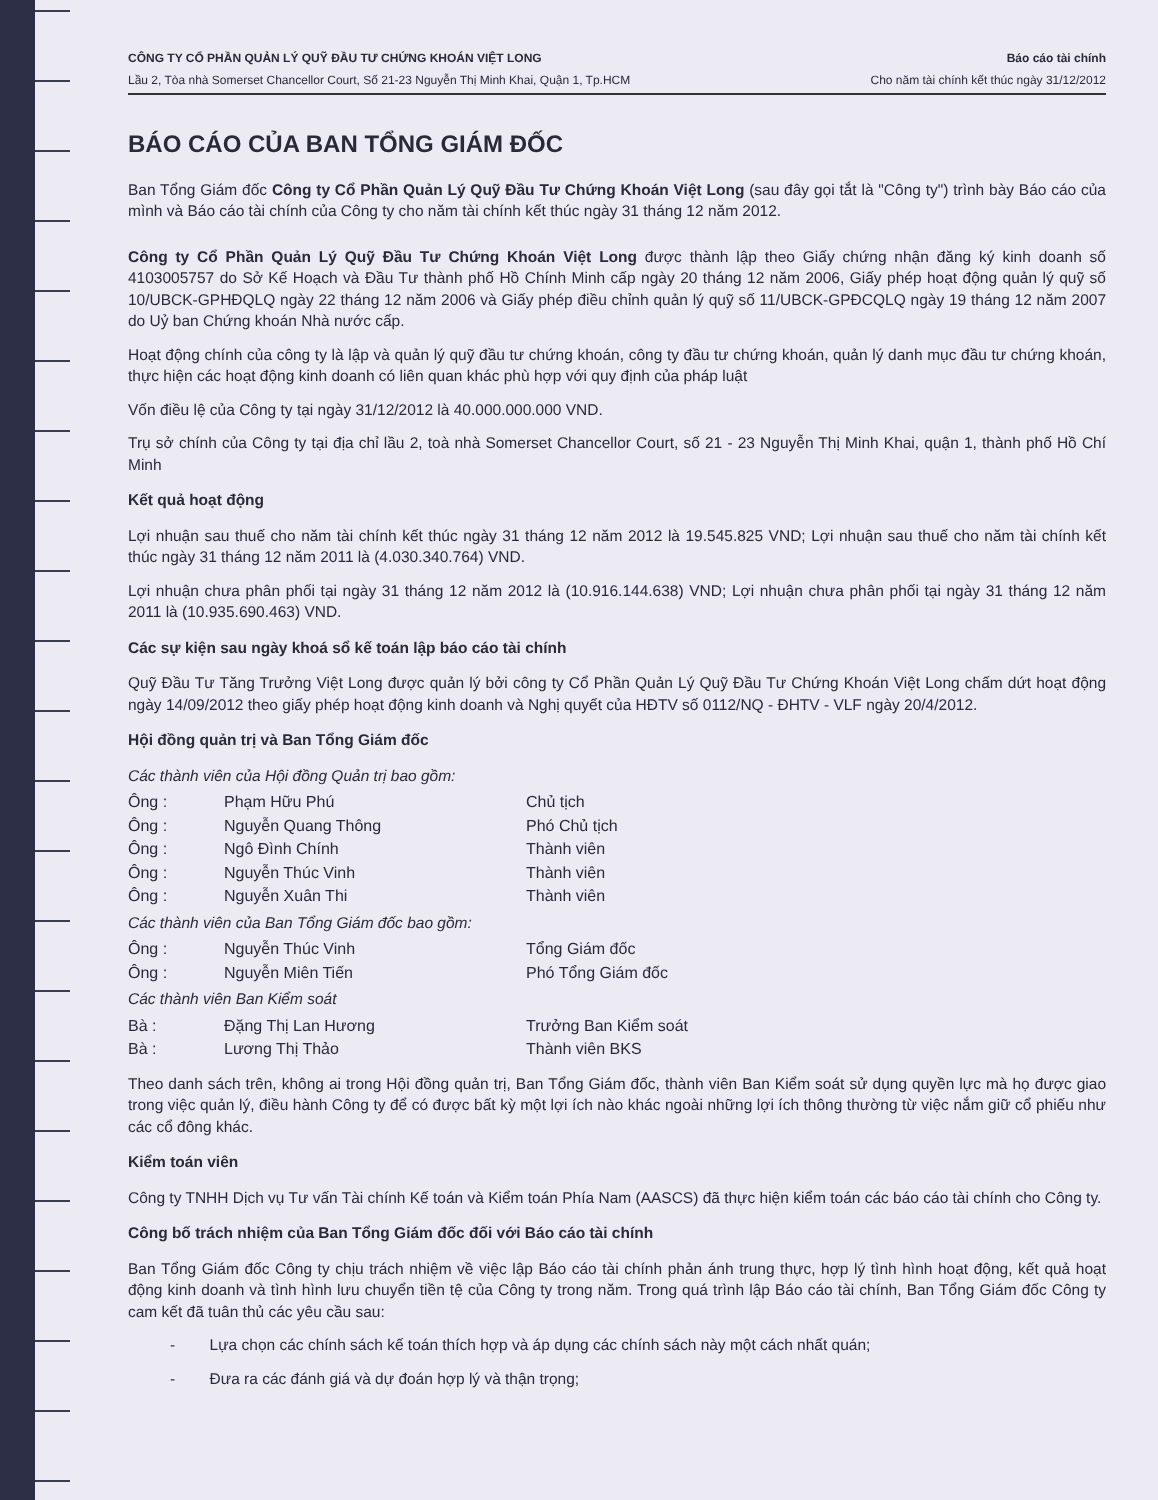CÔNG TY CỔ PHẦN QUẢN LÝ QUỸ ĐẦU TƯ CHỨNG KHOÁN VIỆT LONG
Lầu 2, Tòa nhà Somerset Chancellor Court, Số 21-23 Nguyễn Thị Minh Khai, Quận 1, Tp.HCM
Báo cáo tài chính
Cho năm tài chính kết thúc ngày 31/12/2012
BÁO CÁO CỦA BAN TỔNG GIÁM ĐỐC
Ban Tổng Giám đốc Công ty Cổ Phần Quản Lý Quỹ Đầu Tư Chứng Khoán Việt Long (sau đây gọi tắt là "Công ty") trình bày Báo cáo của mình và Báo cáo tài chính của Công ty cho năm tài chính kết thúc ngày 31 tháng 12 năm 2012.
Công ty Cổ Phần Quản Lý Quỹ Đầu Tư Chứng Khoán Việt Long được thành lập theo Giấy chứng nhận đăng ký kinh doanh số 4103005757 do Sở Kế Hoạch và Đầu Tư thành phố Hồ Chính Minh cấp ngày 20 tháng 12 năm 2006, Giấy phép hoạt động quản lý quỹ số 10/UBCK-GPHĐQLQ ngày 22 tháng 12 năm 2006 và Giấy phép điều chỉnh quản lý quỹ số 11/UBCK-GPĐCQLQ ngày 19 tháng 12 năm 2007 do Uỷ ban Chứng khoán Nhà nước cấp.
Hoạt động chính của công ty là lập và quản lý quỹ đầu tư chứng khoán, công ty đầu tư chứng khoán, quản lý danh mục đầu tư chứng khoán, thực hiện các hoạt động kinh doanh có liên quan khác phù hợp với quy định của pháp luật
Vốn điều lệ của Công ty tại ngày 31/12/2012 là 40.000.000.000 VND.
Trụ sở chính của Công ty tại địa chỉ lầu 2, toà nhà Somerset Chancellor Court, số 21 - 23 Nguyễn Thị Minh Khai, quận 1, thành phố Hồ Chí Minh
Kết quả hoạt động
Lợi nhuận sau thuế cho năm tài chính kết thúc ngày 31 tháng 12 năm 2012 là 19.545.825 VND; Lợi nhuận sau thuế cho năm tài chính kết thúc ngày 31 tháng 12 năm 2011 là (4.030.340.764) VND.
Lợi nhuận chưa phân phối tại ngày 31 tháng 12 năm 2012 là (10.916.144.638) VND; Lợi nhuận chưa phân phối tại ngày 31 tháng 12 năm 2011 là (10.935.690.463) VND.
Các sự kiện sau ngày khoá sổ kế toán lập báo cáo tài chính
Quỹ Đầu Tư Tăng Trưởng Việt Long được quản lý bởi công ty Cổ Phần Quản Lý Quỹ Đầu Tư Chứng Khoán Việt Long chấm dứt hoạt động ngày 14/09/2012 theo giấy phép hoạt động kinh doanh và Nghị quyết của HĐTV số 0112/NQ - ĐHTV - VLF ngày 20/4/2012.
Hội đồng quản trị và Ban Tổng Giám đốc
Các thành viên của Hội đồng Quản trị bao gồm:
| Ông : | Phạm Hữu Phú | Chủ tịch |
| Ông : | Nguyễn Quang Thông | Phó Chủ tịch |
| Ông : | Ngô Đình Chính | Thành viên |
| Ông : | Nguyễn Thúc Vinh | Thành viên |
| Ông : | Nguyễn Xuân Thi | Thành viên |
Các thành viên của Ban Tổng Giám đốc bao gồm:
| Ông : | Nguyễn Thúc Vinh | Tổng Giám đốc |
| Ông : | Nguyễn Miên Tiến | Phó Tổng Giám đốc |
Các thành viên Ban Kiểm soát
| Bà : | Đặng Thị Lan Hương | Trưởng Ban Kiểm soát |
| Bà : | Lương Thị Thảo | Thành viên BKS |
Theo danh sách trên, không ai trong Hội đồng quản trị, Ban Tổng Giám đốc, thành viên Ban Kiểm soát sử dụng quyền lực mà họ được giao trong việc quản lý, điều hành Công ty để có được bất kỳ một lợi ích nào khác ngoài những lợi ích thông thường từ việc nắm giữ cổ phiếu như các cổ đông khác.
Kiểm toán viên
Công ty TNHH Dịch vụ Tư vấn Tài chính Kế toán và Kiểm toán Phía Nam (AASCS) đã thực hiện kiểm toán các báo cáo tài chính cho Công ty.
Công bố trách nhiệm của Ban Tổng Giám đốc đối với Báo cáo tài chính
Ban Tổng Giám đốc Công ty chịu trách nhiệm về việc lập Báo cáo tài chính phản ánh trung thực, hợp lý tình hình hoạt động, kết quả hoạt động kinh doanh và tình hình lưu chuyển tiền tệ của Công ty trong năm. Trong quá trình lập Báo cáo tài chính, Ban Tổng Giám đốc Công ty cam kết đã tuân thủ các yêu cầu sau:
- Lựa chọn các chính sách kế toán thích hợp và áp dụng các chính sách này một cách nhất quán;
- Đưa ra các đánh giá và dự đoán hợp lý và thận trọng;